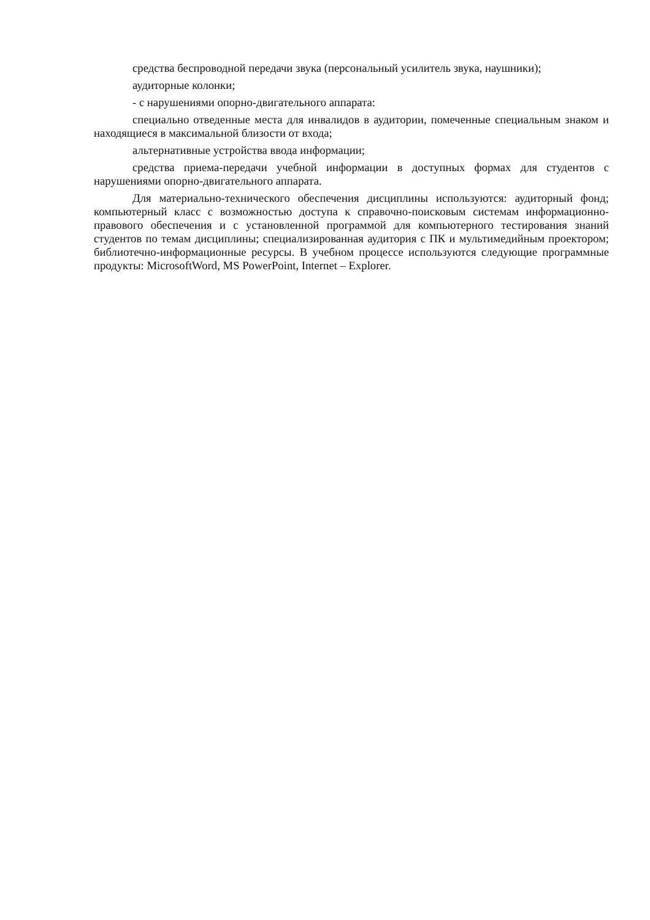средства беспроводной передачи звука (персональный усилитель звука, наушники);
аудиторные колонки;
- с нарушениями опорно-двигательного аппарата:
специально отведенные места для инвалидов в аудитории, помеченные специальным знаком и находящиеся в максимальной близости от входа;
альтернативные устройства ввода информации;
средства приема-передачи учебной информации в доступных формах для студентов с нарушениями опорно-двигательного аппарата.
Для материально-технического обеспечения дисциплины используются: аудиторный фонд; компьютерный класс с возможностью доступа к справочно-поисковым системам информационно-правового обеспечения и с установленной программой для компьютерного тестирования знаний студентов по темам дисциплины; специализированная аудитория с ПК и мультимедийным проектором; библиотечно-информационные ресурсы. В учебном процессе используются следующие программные продукты: MicrosoftWord, MS PowerPoint, Internet – Explorer.